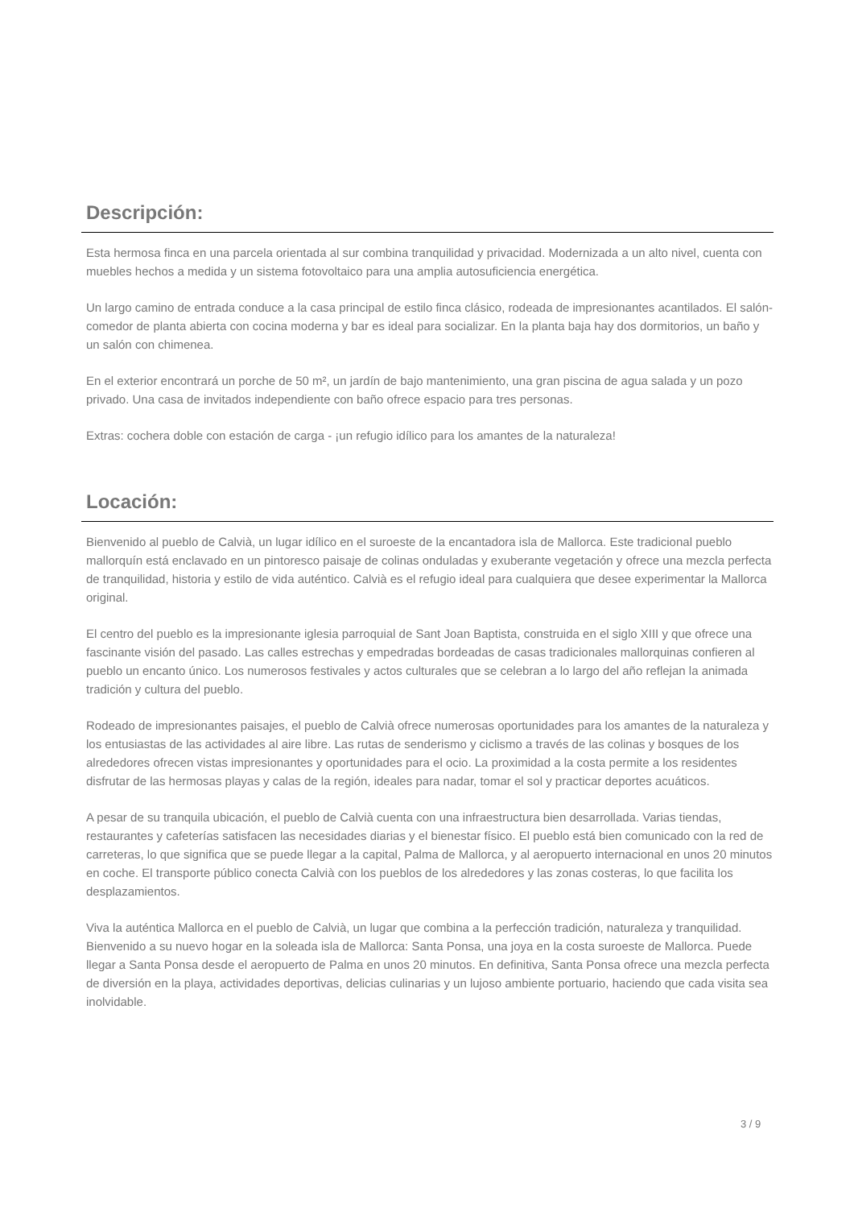Descripción:
Esta hermosa finca en una parcela orientada al sur combina tranquilidad y privacidad. Modernizada a un alto nivel, cuenta con muebles hechos a medida y un sistema fotovoltaico para una amplia autosuficiencia energética.
Un largo camino de entrada conduce a la casa principal de estilo finca clásico, rodeada de impresionantes acantilados. El salón-comedor de planta abierta con cocina moderna y bar es ideal para socializar. En la planta baja hay dos dormitorios, un baño y un salón con chimenea.
En el exterior encontrará un porche de 50 m², un jardín de bajo mantenimiento, una gran piscina de agua salada y un pozo privado. Una casa de invitados independiente con baño ofrece espacio para tres personas.
Extras: cochera doble con estación de carga - ¡un refugio idílico para los amantes de la naturaleza!
Locación:
Bienvenido al pueblo de Calvià, un lugar idílico en el suroeste de la encantadora isla de Mallorca. Este tradicional pueblo mallorquín está enclavado en un pintoresco paisaje de colinas onduladas y exuberante vegetación y ofrece una mezcla perfecta de tranquilidad, historia y estilo de vida auténtico. Calvià es el refugio ideal para cualquiera que desee experimentar la Mallorca original.
El centro del pueblo es la impresionante iglesia parroquial de Sant Joan Baptista, construida en el siglo XIII y que ofrece una fascinante visión del pasado. Las calles estrechas y empedradas bordeadas de casas tradicionales mallorquinas confieren al pueblo un encanto único. Los numerosos festivales y actos culturales que se celebran a lo largo del año reflejan la animada tradición y cultura del pueblo.
Rodeado de impresionantes paisajes, el pueblo de Calvià ofrece numerosas oportunidades para los amantes de la naturaleza y los entusiastas de las actividades al aire libre. Las rutas de senderismo y ciclismo a través de las colinas y bosques de los alrededores ofrecen vistas impresionantes y oportunidades para el ocio. La proximidad a la costa permite a los residentes disfrutar de las hermosas playas y calas de la región, ideales para nadar, tomar el sol y practicar deportes acuáticos.
A pesar de su tranquila ubicación, el pueblo de Calvià cuenta con una infraestructura bien desarrollada. Varias tiendas, restaurantes y cafeterías satisfacen las necesidades diarias y el bienestar físico. El pueblo está bien comunicado con la red de carreteras, lo que significa que se puede llegar a la capital, Palma de Mallorca, y al aeropuerto internacional en unos 20 minutos en coche. El transporte público conecta Calvià con los pueblos de los alrededores y las zonas costeras, lo que facilita los desplazamientos.
Viva la auténtica Mallorca en el pueblo de Calvià, un lugar que combina a la perfección tradición, naturaleza y tranquilidad. Bienvenido a su nuevo hogar en la soleada isla de Mallorca: Santa Ponsa, una joya en la costa suroeste de Mallorca. Puede llegar a Santa Ponsa desde el aeropuerto de Palma en unos 20 minutos. En definitiva, Santa Ponsa ofrece una mezcla perfecta de diversión en la playa, actividades deportivas, delicias culinarias y un lujoso ambiente portuario, haciendo que cada visita sea inolvidable.
3 / 9